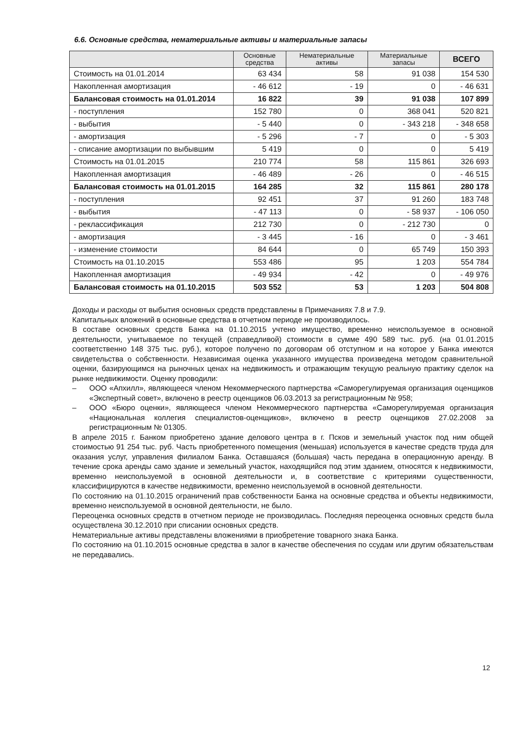6.6. Основные средства, нематериальные активы и материальные запасы
| | Основные средства | Нематериальные активы | Материальные запасы | ВСЕГО |
| --- | --- | --- | --- | --- |
| Стоимость на 01.01.2014 | 63 434 | 58 | 91 038 | 154 530 |
| Накопленная амортизация | - 46 612 | - 19 | 0 | - 46 631 |
| Балансовая стоимость на 01.01.2014 | 16 822 | 39 | 91 038 | 107 899 |
| - поступления | 152 780 | 0 | 368 041 | 520 821 |
| - выбытия | - 5 440 | 0 | - 343 218 | - 348 658 |
| - амортизация | - 5 296 | - 7 | 0 | - 5 303 |
| - списание амортизации по выбывшим | 5 419 | 0 | 0 | 5 419 |
| Стоимость на 01.01.2015 | 210 774 | 58 | 115 861 | 326 693 |
| Накопленная амортизация | - 46 489 | - 26 | 0 | - 46 515 |
| Балансовая стоимость на 01.01.2015 | 164 285 | 32 | 115 861 | 280 178 |
| - поступления | 92 451 | 37 | 91 260 | 183 748 |
| - выбытия | - 47 113 | 0 | - 58 937 | - 106 050 |
| - реклассификация | 212 730 | 0 | - 212 730 | 0 |
| - амортизация | - 3 445 | - 16 | 0 | - 3 461 |
| - изменение стоимости | 84 644 | 0 | 65 749 | 150 393 |
| Стоимость на 01.10.2015 | 553 486 | 95 | 1 203 | 554 784 |
| Накопленная амортизация | - 49 934 | - 42 | 0 | - 49 976 |
| Балансовая стоимость на 01.10.2015 | 503 552 | 53 | 1 203 | 504 808 |
Доходы и расходы от выбытия основных средств представлены в Примечаниях 7.8 и 7.9.
Капитальных вложений в основные средства в отчетном периоде не производилось.
В составе основных средств Банка на 01.10.2015 учтено имущество, временно неиспользуемое в основной деятельности, учитываемое по текущей (справедливой) стоимости в сумме 490 589 тыс. руб. (на 01.01.2015 соответственно 148 375 тыс. руб.), которое получено по договорам об отступном и на которое у Банка имеются свидетельства о собственности. Независимая оценка указанного имущества произведена методом сравнительной оценки, базирующимся на рыночных ценах на недвижимость и отражающим текущую реальную практику сделок на рынке недвижимости. Оценку проводили:
– ООО «Апхилл», являющееся членом Некоммерческого партнерства «Саморегулируемая организация оценщиков «Экспертный совет», включено в реестр оценщиков 06.03.2013 за регистрационным № 958;
– ООО «Бюро оценки», являющееся членом Некоммерческого партнерства «Саморегулируемая организация «Национальная коллегия специалистов-оценщиков», включено в реестр оценщиков 27.02.2008 за регистрационным № 01305.
В апреле 2015 г. Банком приобретено здание делового центра в г. Псков и земельный участок под ним общей стоимостью 91 254 тыс. руб. Часть приобретенного помещения (меньшая) используется в качестве средств труда для оказания услуг, управления филиалом Банка. Оставшаяся (большая) часть передана в операционную аренду. В течение срока аренды само здание и земельный участок, находящийся под этим зданием, относятся к недвижимости, временно неиспользуемой в основной деятельности и, в соответствие с критериями существенности, классифицируются в качестве недвижимости, временно неиспользуемой в основной деятельности.
По состоянию на 01.10.2015 ограничений прав собственности Банка на основные средства и объекты недвижимости, временно неиспользуемой в основной деятельности, не было.
Переоценка основных средств в отчетном периоде не производилась. Последняя переоценка основных средств была осуществлена 30.12.2010 при списании основных средств.
Нематериальные активы представлены вложениями в приобретение товарного знака Банка.
По состоянию на 01.10.2015 основные средства в залог в качестве обеспечения по ссудам или другим обязательствам не передавались.
12